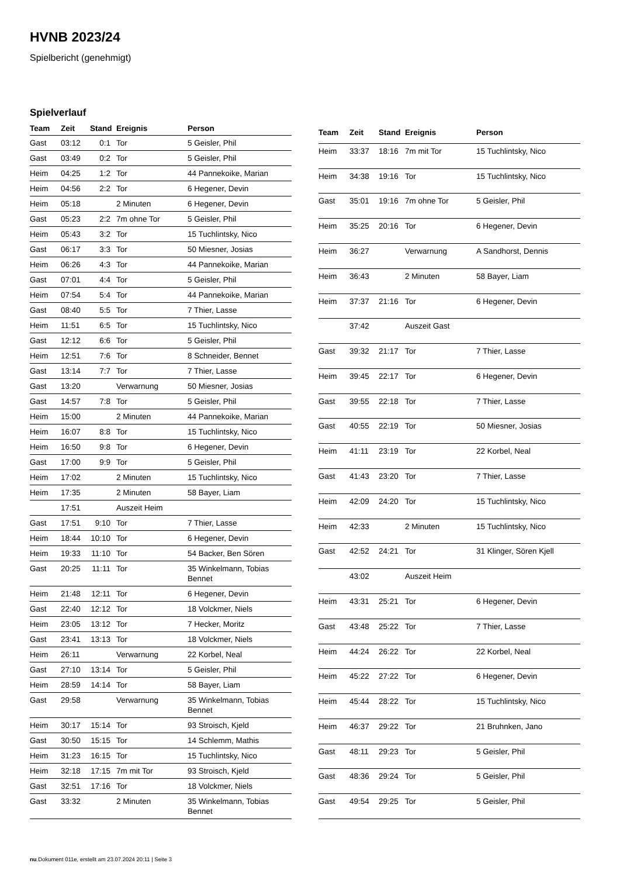HVNB 2023/24
Spielbericht (genehmigt)
Spielverlauf
| Team | Zeit | Stand | Ereignis | Person |
| --- | --- | --- | --- | --- |
| Gast | 03:12 | 0:1 | Tor | 5 Geisler, Phil |
| Gast | 03:49 | 0:2 | Tor | 5 Geisler, Phil |
| Heim | 04:25 | 1:2 | Tor | 44 Pannekoike, Marian |
| Heim | 04:56 | 2:2 | Tor | 6 Hegener, Devin |
| Heim | 05:18 | | 2 Minuten | 6 Hegener, Devin |
| Gast | 05:23 | 2:2 | 7m ohne Tor | 5 Geisler, Phil |
| Heim | 05:43 | 3:2 | Tor | 15 Tuchlintsky, Nico |
| Gast | 06:17 | 3:3 | Tor | 50 Miesner, Josias |
| Heim | 06:26 | 4:3 | Tor | 44 Pannekoike, Marian |
| Gast | 07:01 | 4:4 | Tor | 5 Geisler, Phil |
| Heim | 07:54 | 5:4 | Tor | 44 Pannekoike, Marian |
| Gast | 08:40 | 5:5 | Tor | 7 Thier, Lasse |
| Heim | 11:51 | 6:5 | Tor | 15 Tuchlintsky, Nico |
| Gast | 12:12 | 6:6 | Tor | 5 Geisler, Phil |
| Heim | 12:51 | 7:6 | Tor | 8 Schneider, Bennet |
| Gast | 13:14 | 7:7 | Tor | 7 Thier, Lasse |
| Gast | 13:20 | | Verwarnung | 50 Miesner, Josias |
| Gast | 14:57 | 7:8 | Tor | 5 Geisler, Phil |
| Heim | 15:00 | | 2 Minuten | 44 Pannekoike, Marian |
| Heim | 16:07 | 8:8 | Tor | 15 Tuchlintsky, Nico |
| Heim | 16:50 | 9:8 | Tor | 6 Hegener, Devin |
| Gast | 17:00 | 9:9 | Tor | 5 Geisler, Phil |
| Heim | 17:02 | | 2 Minuten | 15 Tuchlintsky, Nico |
| Heim | 17:35 | | 2 Minuten | 58 Bayer, Liam |
| | 17:51 | | Auszeit Heim | |
| Gast | 17:51 | 9:10 | Tor | 7 Thier, Lasse |
| Heim | 18:44 | 10:10 | Tor | 6 Hegener, Devin |
| Heim | 19:33 | 11:10 | Tor | 54 Backer, Ben Sören |
| Gast | 20:25 | 11:11 | Tor | 35 Winkelmann, Tobias Bennet |
| Heim | 21:48 | 12:11 | Tor | 6 Hegener, Devin |
| Gast | 22:40 | 12:12 | Tor | 18 Volckmer, Niels |
| Heim | 23:05 | 13:12 | Tor | 7 Hecker, Moritz |
| Gast | 23:41 | 13:13 | Tor | 18 Volckmer, Niels |
| Heim | 26:11 | | Verwarnung | 22 Korbel, Neal |
| Gast | 27:10 | 13:14 | Tor | 5 Geisler, Phil |
| Heim | 28:59 | 14:14 | Tor | 58 Bayer, Liam |
| Gast | 29:58 | | Verwarnung | 35 Winkelmann, Tobias Bennet |
| Heim | 30:17 | 15:14 | Tor | 93 Stroisch, Kjeld |
| Gast | 30:50 | 15:15 | Tor | 14 Schlemm, Mathis |
| Heim | 31:23 | 16:15 | Tor | 15 Tuchlintsky, Nico |
| Heim | 32:18 | 17:15 | 7m mit Tor | 93 Stroisch, Kjeld |
| Gast | 32:51 | 17:16 | Tor | 18 Volckmer, Niels |
| Gast | 33:32 | | 2 Minuten | 35 Winkelmann, Tobias Bennet |
| Team | Zeit | Stand | Ereignis | Person |
| --- | --- | --- | --- | --- |
| Heim | 33:37 | 18:16 | 7m mit Tor | 15 Tuchlintsky, Nico |
| Heim | 34:38 | 19:16 | Tor | 15 Tuchlintsky, Nico |
| Gast | 35:01 | 19:16 | 7m ohne Tor | 5 Geisler, Phil |
| Heim | 35:25 | 20:16 | Tor | 6 Hegener, Devin |
| Heim | 36:27 | | Verwarnung | A Sandhorst, Dennis |
| Heim | 36:43 | | 2 Minuten | 58 Bayer, Liam |
| Heim | 37:37 | 21:16 | Tor | 6 Hegener, Devin |
| | 37:42 | | Auszeit Gast | |
| Gast | 39:32 | 21:17 | Tor | 7 Thier, Lasse |
| Heim | 39:45 | 22:17 | Tor | 6 Hegener, Devin |
| Gast | 39:55 | 22:18 | Tor | 7 Thier, Lasse |
| Gast | 40:55 | 22:19 | Tor | 50 Miesner, Josias |
| Heim | 41:11 | 23:19 | Tor | 22 Korbel, Neal |
| Gast | 41:43 | 23:20 | Tor | 7 Thier, Lasse |
| Heim | 42:09 | 24:20 | Tor | 15 Tuchlintsky, Nico |
| Heim | 42:33 | | 2 Minuten | 15 Tuchlintsky, Nico |
| Gast | 42:52 | 24:21 | Tor | 31 Klinger, Sören Kjell |
| | 43:02 | | Auszeit Heim | |
| Heim | 43:31 | 25:21 | Tor | 6 Hegener, Devin |
| Gast | 43:48 | 25:22 | Tor | 7 Thier, Lasse |
| Heim | 44:24 | 26:22 | Tor | 22 Korbel, Neal |
| Heim | 45:22 | 27:22 | Tor | 6 Hegener, Devin |
| Heim | 45:44 | 28:22 | Tor | 15 Tuchlintsky, Nico |
| Heim | 46:37 | 29:22 | Tor | 21 Bruhnken, Jano |
| Gast | 48:11 | 29:23 | Tor | 5 Geisler, Phil |
| Gast | 48:36 | 29:24 | Tor | 5 Geisler, Phil |
| Gast | 49:54 | 29:25 | Tor | 5 Geisler, Phil |
nu.Dokument 011e, erstellt am 23.07.2024 20:11 | Seite 3